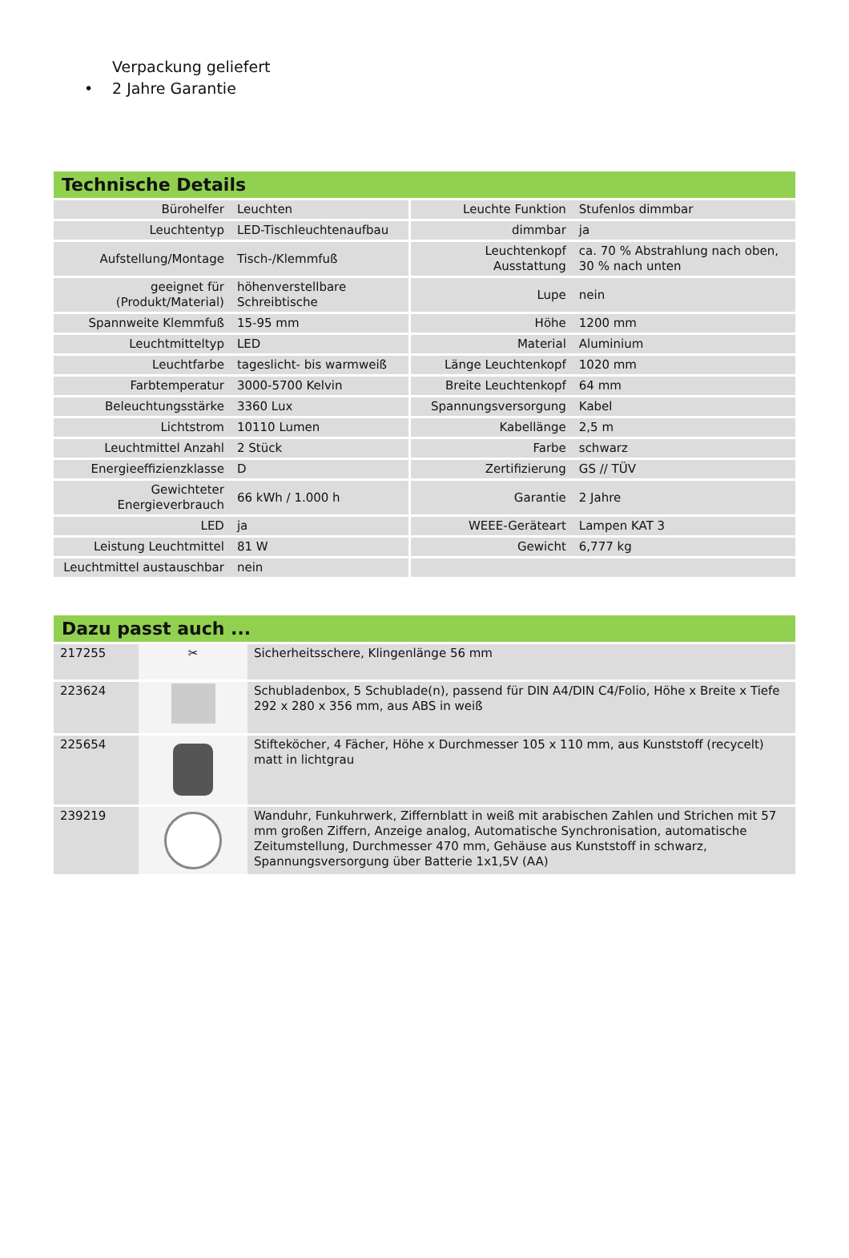Verpackung geliefert
• 2 Jahre Garantie
Technische Details
| Bürohelfer | Leuchten | Leuchte Funktion | Stufenlos dimmbar |
| Leuchtentyp | LED-Tischleuchtenaufbau | dimmbar | ja |
| Aufstellung/Montage | Tisch-/Klemmfuß | Leuchtenkopf Ausstattung | ca. 70 % Abstrahlung nach oben, 30 % nach unten |
| geeignet für (Produkt/Material) | höhenverstellbare Schreibtische | Lupe | nein |
| Spannweite Klemmfuß | 15-95 mm | Höhe | 1200 mm |
| Leuchtmitteltyp | LED | Material | Aluminium |
| Leuchtfarbe | tageslicht- bis warmweiß | Länge Leuchtenkopf | 1020 mm |
| Farbtemperatur | 3000-5700 Kelvin | Breite Leuchtenkopf | 64 mm |
| Beleuchtungsstärke | 3360 Lux | Spannungsversorgung | Kabel |
| Lichtstrom | 10110 Lumen | Kabellänge | 2,5 m |
| Leuchtmittel Anzahl | 2 Stück | Farbe | schwarz |
| Energieeffizienzklasse | D | Zertifizierung | GS // TÜV |
| Gewichteter Energieverbrauch | 66 kWh / 1.000 h | Garantie | 2 Jahre |
| LED | ja | WEEE-Geräteart | Lampen KAT 3 |
| Leistung Leuchtmittel | 81 W | Gewicht | 6,777 kg |
| Leuchtmittel austauschbar | nein | | |
Dazu passt auch ...
| 217255 | ✂ | Sicherheitsschere, Klingenlänge 56 mm |
| 223624 | | Schubladenbox, 5 Schublade(n), passend für DIN A4/DIN C4/Folio, Höhe x Breite x Tiefe 292 x 280 x 356 mm, aus ABS in weiß |
| 225654 | | Stifteköcher, 4 Fächer, Höhe x Durchmesser 105 x 110 mm, aus Kunststoff (recycelt) matt in lichtgrau |
| 239219 | | Wanduhr, Funkuhrwerk, Ziffernblatt in weiß mit arabischen Zahlen und Strichen mit 57 mm großen Ziffern, Anzeige analog, Automatische Synchronisation, automatische Zeitumstellung, Durchmesser 470 mm, Gehäuse aus Kunststoff in schwarz, Spannungsversorgung über Batterie 1x1,5V (AA) |